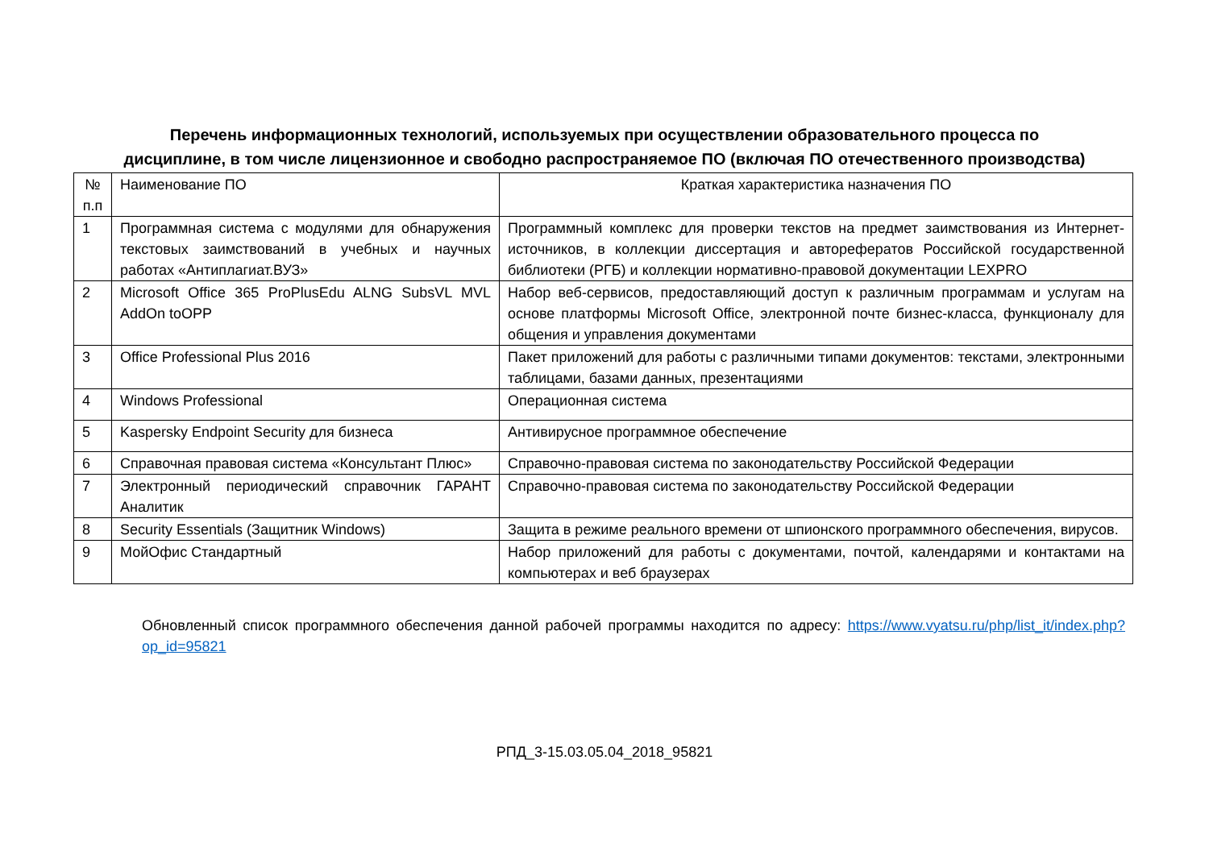Перечень информационных технологий, используемых при осуществлении образовательного процесса по
дисциплине, в том числе лицензионное и свободно распространяемое ПО (включая ПО отечественного производства)
| № п.п | Наименование ПО | Краткая характеристика назначения ПО |
| 1 | Программная система с модулями для обнаружения текстовых заимствований в учебных и научных работах «Антиплагиат.ВУЗ» | Программный комплекс для проверки текстов на предмет заимствования из Интернет-источников, в коллекции диссертация и авторефератов Российской государственной библиотеки (РГБ) и коллекции нормативно-правовой документации LEXPRO |
| 2 | Microsoft Office 365 ProPlusEdu ALNG SubsVL MVL AddOn toOPP | Набор веб-сервисов, предоставляющий доступ к различным программам и услугам на основе платформы Microsoft Office, электронной почте бизнес-класса, функционалу для общения и управления документами |
| 3 | Office Professional Plus 2016 | Пакет приложений для работы с различными типами документов: текстами, электронными таблицами, базами данных, презентациями |
| 4 | Windows Professional | Операционная система |
| 5 | Kaspersky Endpoint Security для бизнеса | Антивирусное программное обеспечение |
| 6 | Справочная правовая система «Консультант Плюс» | Справочно-правовая система по законодательству Российской Федерации |
| 7 | Электронный периодический справочник ГАРАНТ Аналитик | Справочно-правовая система по законодательству Российской Федерации |
| 8 | Security Essentials (Защитник Windows) | Защита в режиме реального времени от шпионского программного обеспечения, вирусов. |
| 9 | МойОфис Стандартный | Набор приложений для работы с документами, почтой, календарями и контактами на компьютерах и веб браузерах |
Обновленный список программного обеспечения данной рабочей программы находится по адресу: https://www.vyatsu.ru/php/list_it/index.php?op_id=95821
РПД_3-15.03.05.04_2018_95821